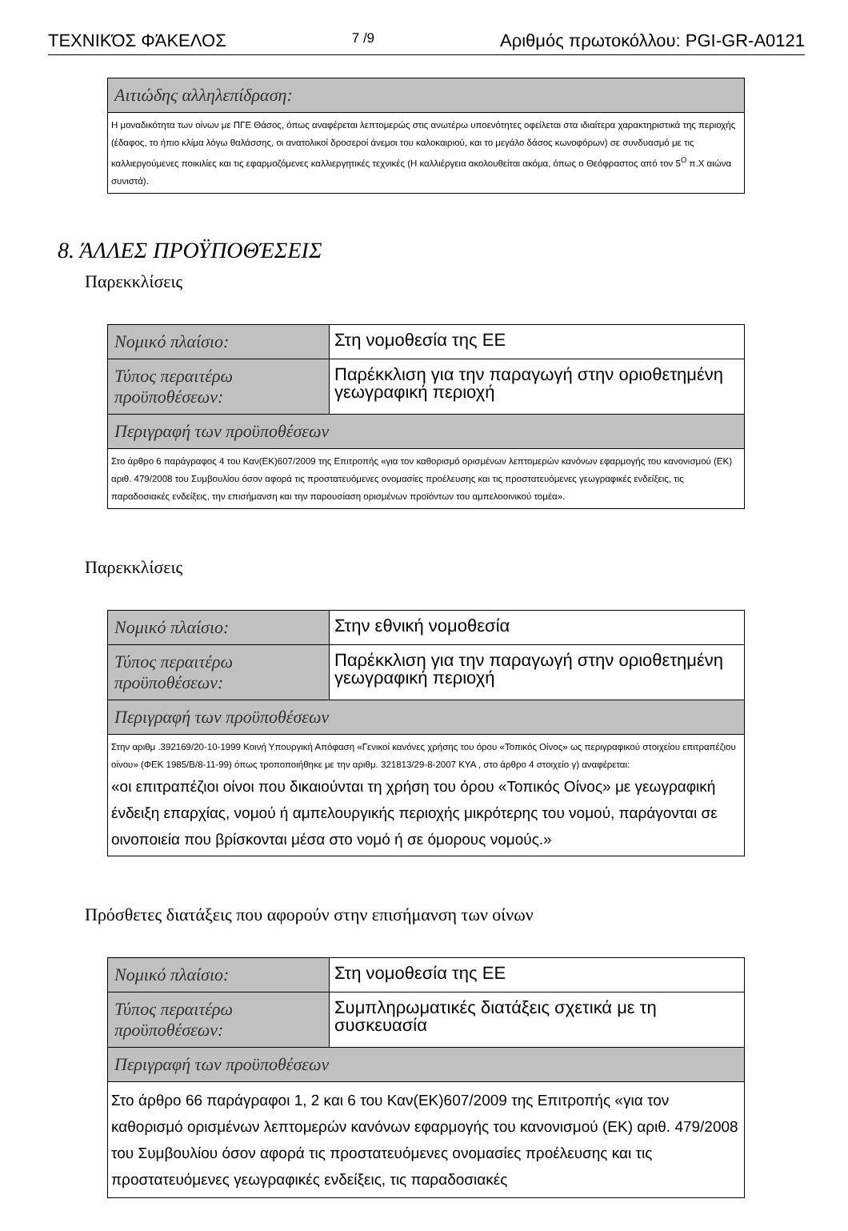ΤΕΧΝΙΚΌΣ ΦΆΚΕΛΟΣ 7 /9 Αριθμός πρωτοκόλλου: PGI-GR-A0121
| Αιτιώδης αλληλεπίδραση: |
| Η μοναδικότητα των οίνων με ΠΓΕ Θάσος, όπως αναφέρεται λεπτομερώς στις ανωτέρω υποενότητες οφείλεται στα ιδιαίτερα χαρακτηριστικά της περιοχής (έδαφος, το ήπιο κλίμα λόγω θαλάσσης, οι ανατολικοί δροσεροί άνεμοι του καλοκαιριού, και το μεγάλο δάσος κωνοφόρων) σε συνδυασμό με τις καλλιεργούμενες ποικιλίες και τις εφαρμοζόμενες καλλιεργητικές τεχνικές (Η καλλιέργεια ακολουθείται ακόμα, όπως ο Θεόφραστος από τον 5<sup>Ο</sup> π.Χ αιώνα συνιστά). |
8. ΆΛΛΕΣ ΠΡΟΫΠΟΘΈΣΕΙΣ
Παρεκκλίσεις
| Νομικό πλαίσιο: | Στη νομοθεσία της ΕΕ |
| Τύπος περαιτέρω προϋποθέσεων: | Παρέκκλιση για την παραγωγή στην οριοθετημένη γεωγραφική περιοχή |
| Περιγραφή των προϋποθέσεων | |
| Στο άρθρο 6 παράγραφος 4 του Καν(ΕΚ)607/2009 της Επιτροπής «για τον καθορισμό ορισμένων λεπτομερών κανόνων εφαρμογής του κανονισμού (ΕΚ) αριθ. 479/2008 του Συμβουλίου όσον αφορά τις προστατευόμενες ονομασίες προέλευσης και τις προστατευόμενες γεωγραφικές ενδείξεις, τις παραδοσιακές ενδείξεις, την επισήμανση και την παρουσίαση ορισμένων προϊόντων του αμπελοοινικού τομέα». | |
Παρεκκλίσεις
| Νομικό πλαίσιο: | Στην εθνική νομοθεσία |
| Τύπος περαιτέρω προϋποθέσεων: | Παρέκκλιση για την παραγωγή στην οριοθετημένη γεωγραφική περιοχή |
| Περιγραφή των προϋποθέσεων | |
| Στην αριθμ .392169/20-10-1999 Κοινή Υπουργική Απόφαση «Γενικοί κανόνες χρήσης του όρου «Τοπικός Οίνος» ως περιγραφικού στοιχείου επιτραπέζιου οίνου» (ΦΕΚ 1985/Β/8-11-99) όπως τροποποιήθηκε με την αριθμ. 321813/29-8-2007 ΚΥΑ , στο άρθρο 4 στοιχείο γ) αναφέρεται: «οι επιτραπέζιοι οίνοι που δικαιούνται τη χρήση του όρου «Τοπικός Οίνος» με γεωγραφική ένδειξη επαρχίας, νομού ή αμπελουργικής περιοχής μικρότερης του νομού, παράγονται σε οινοποιεία που βρίσκονται μέσα στο νομό ή σε όμορους νομούς.» | |
Πρόσθετες διατάξεις που αφορούν στην επισήμανση των οίνων
| Νομικό πλαίσιο: | Στη νομοθεσία της ΕΕ |
| Τύπος περαιτέρω προϋποθέσεων: | Συμπληρωματικές διατάξεις σχετικά με τη συσκευασία |
| Περιγραφή των προϋποθέσεων | |
| Στο άρθρο 66 παράγραφοι 1, 2 και 6 του Καν(ΕΚ)607/2009 της Επιτροπής «για τον καθορισμό ορισμένων λεπτομερών κανόνων εφαρμογής του κανονισμού (ΕΚ) αριθ. 479/2008 του Συμβουλίου όσον αφορά τις προστατευόμενες ονομασίες προέλευσης και τις προστατευόμενες γεωγραφικές ενδείξεις, τις παραδοσιακές | |